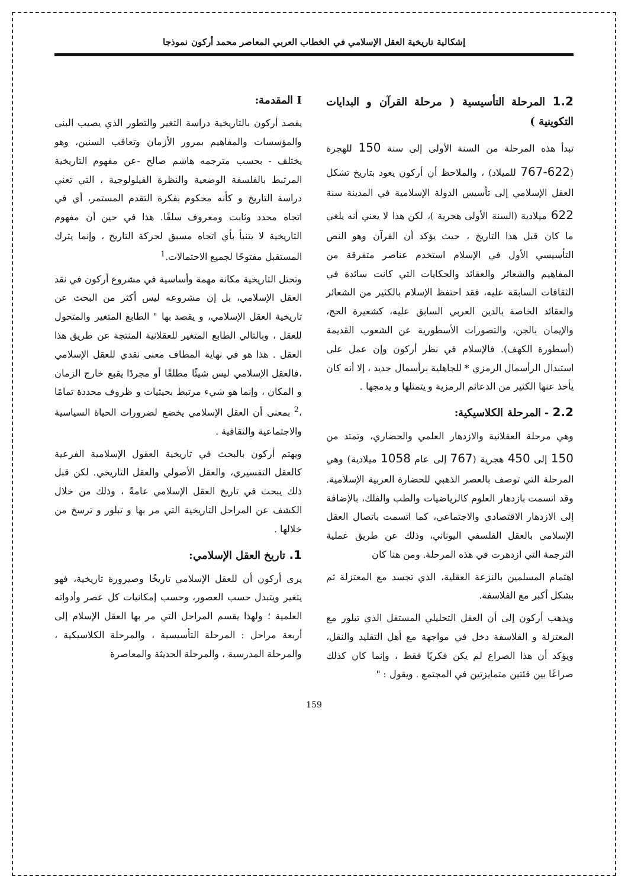إشكالية تاريخية العقل الإسلامي في الخطاب العربي المعاصر محمد أركون نموذجا
I المقدمة:
يقصد أركون بالتاريخية دراسة التغير والتطور الذي يصيب البنى والمؤسسات والمفاهيم بمرور الأزمان وتعاقب السنين، وهو يختلف - بحسب مترجمه هاشم صالح -عن مفهوم التاريخية المرتبط بالفلسفة الوضعية والنظرة الفيلولوجية ، التي تعني دراسة التاريخ و كأنه محكوم بفكرة التقدم المستمر، أي في اتجاه محدد وثابت ومعروف سلفًا. هذا في حين أن مفهوم التاريخية لا يتنبأ بأي اتجاه مسبق لحركة التاريخ ، وإنما يترك المستقبل مفتوحًا لجميع الاحتمالات.<sup>1</sup>
وتحتل التاريخية مكانة مهمة وأساسية في مشروع أركون في نقد العقل الإسلامي، بل إن مشروعه ليس أكثر من البحث عن تاريخية العقل الإسلامي، و يقصد بها " الطابع المتغير والمتحول للعقل ، وبالتالي الطابع المتغير للعقلانية المنتجة عن طريق هذا العقل . هذا هو في نهاية المطاف معنى نقدي للعقل الإسلامي ،فالعقل الإسلامي ليس شيئًا مطلقًا أو مجردًا يقبع خارج الزمان و المكان ، وإنما هو شيء مرتبط بحيثيات و ظروف محددة تمامًا ،<sup>2</sup> بمعنى أن العقل الإسلامي يخضع لضرورات الحياة السياسية والاجتماعية والثقافية .
ويهتم أركون بالبحث في تاريخية العقول الإسلامية الفرعية كالعقل التفسيري، والعقل الأصولي والعقل التاريخي. لكن قبل ذلك يبحث في تاريخ العقل الإسلامي عامةً ، وذلك من خلال الكشف عن المراحل التاريخية التي مر بها و تبلور و ترسخ من خلالها .
1. تاريخ العقل الإسلامي:
يرى أركون أن للعقل الإسلامي تاريخًا وصيرورة تاريخية، فهو يتغير ويتبدل حسب العصور، وحسب إمكانيات كل عصر وأدواته العلمية ؛ ولهذا يقسم المراحل التي مر بها العقل الإسلام إلى أربعة مراحل : المرحلة التأسيسية ، والمرحلة الكلاسيكية ، والمرحلة المدرسية ، والمرحلة الحديثة والمعاصرة
1.2 المرحلة التأسيسية ( مرحلة القرآن و البدايات التكوينية )
تبدأ هذه المرحلة من السنة الأولى إلى سنة 150 للهجرة (622-767 للميلاد) ، والملاحظ أن أركون يعود بتاريخ تشكل العقل الإسلامي إلى تأسيس الدولة الإسلامية في المدينة سنة 622 ميلادية (السنة الأولى هجرية )، لكن هذا لا يعني أنه يلغي ما كان قبل هذا التاريخ ، حيث يؤكد أن القرآن وهو النص التأسيسي الأول في الإسلام استخدم عناصر متفرقة من المفاهيم والشعائر والعقائد والحكايات التي كانت سائدة في الثقافات السابقة عليه، فقد احتفظ الإسلام بالكثير من الشعائر والعقائد الخاصة بالدين العربي السابق عليه، كشعيرة الحج، والإيمان بالجن، والتصورات الأسطورية عن الشعوب القديمة (أسطورة الكهف). فالإسلام في نظر أركون وإن عمل على استبدال الرأسمال الرمزي * للجاهلية برأسمال جديد ، إلا أنه كان يأخذ عنها الكثير من الدعائم الرمزية و يتمثلها و يدمجها .
2.2 - المرحلة الكلاسيكية:
وهي مرحلة العقلانية والازدهار العلمي والحضاري، وتمتد من 150 إلى 450 هجرية (767 إلى عام 1058 ميلادية) وهي المرحلة التي توصف بالعصر الذهبي للحضارة العربية الإسلامية. وقد اتسمت بازدهار العلوم كالرياضيات والطب والفلك، بالإضافة إلى الازدهار الاقتصادي والاجتماعي، كما اتسمت باتصال العقل الإسلامي بالعقل الفلسفي اليوناني، وذلك عن طريق عملية الترجمة التي ازدهرت في هذه المرحلة. ومن هنا كان
اهتمام المسلمين بالنزعة العقلية، الذي تجسد مع المعتزلة ثم بشكل أكبر مع الفلاسفة.
ويذهب أركون إلى أن العقل التحليلي المستقل الذي تبلور مع المعتزلة و الفلاسفة دخل في مواجهة مع أهل التقليد والنقل، ويؤكد أن هذا الصراع لم يكن فكريًا فقط ، وإنما كان كذلك صراعًا بين فئتين متمايزتين في المجتمع . ويقول : "
159